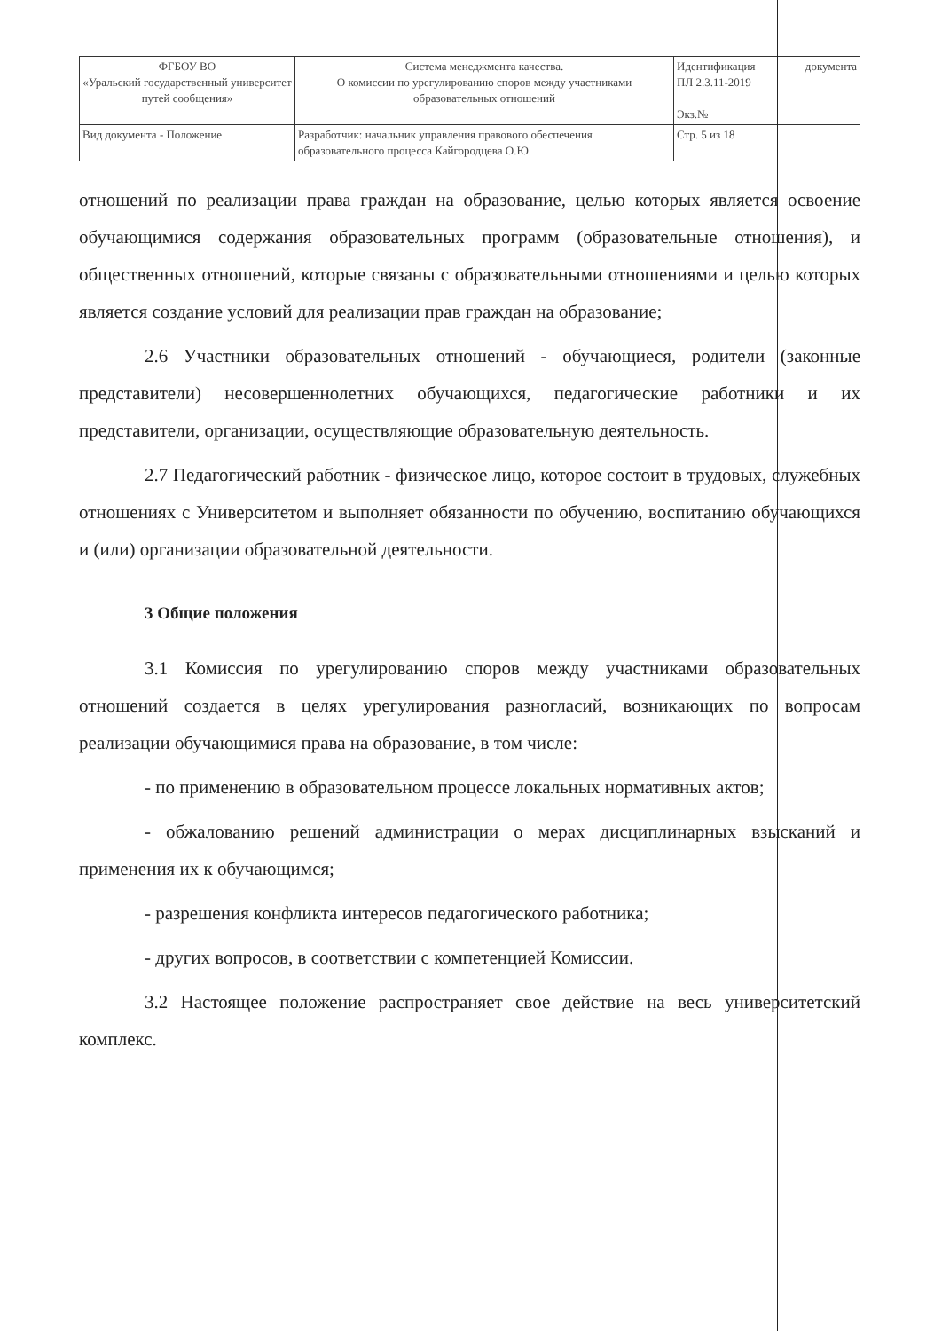| ФГБОУ ВО «Уральский государственный университет путей сообщения» | Система менеджмента качества. О комиссии по урегулированию споров между участниками образовательных отношений | Идентификация ПЛ 2.3.11-2019 Экз.№ | документа |
| Вид документа - Положение | Разработчик: начальник управления правового обеспечения образовательного процесса Кайгородцева О.Ю. | Стр. 5 из 18 | |
отношений по реализации права граждан на образование, целью которых является освоение обучающимися содержания образовательных программ (образовательные отношения), и общественных отношений, которые связаны с образовательными отношениями и целью которых является создание условий для реализации прав граждан на образование;
2.6 Участники образовательных отношений - обучающиеся, родители (законные представители) несовершеннолетних обучающихся, педагогические работники и их представители, организации, осуществляющие образовательную деятельность.
2.7 Педагогический работник - физическое лицо, которое состоит в трудовых, служебных отношениях с Университетом и выполняет обязанности по обучению, воспитанию обучающихся и (или) организации образовательной деятельности.
3 Общие положения
3.1 Комиссия по урегулированию споров между участниками образовательных отношений создается в целях урегулирования разногласий, возникающих по вопросам реализации обучающимися права на образование, в том числе:
- по применению в образовательном процессе локальных нормативных актов;
- обжалованию решений администрации о мерах дисциплинарных взысканий и применения их к обучающимся;
- разрешения конфликта интересов педагогического работника;
- других вопросов, в соответствии с компетенцией Комиссии.
3.2 Настоящее положение распространяет свое действие на весь университетский комплекс.